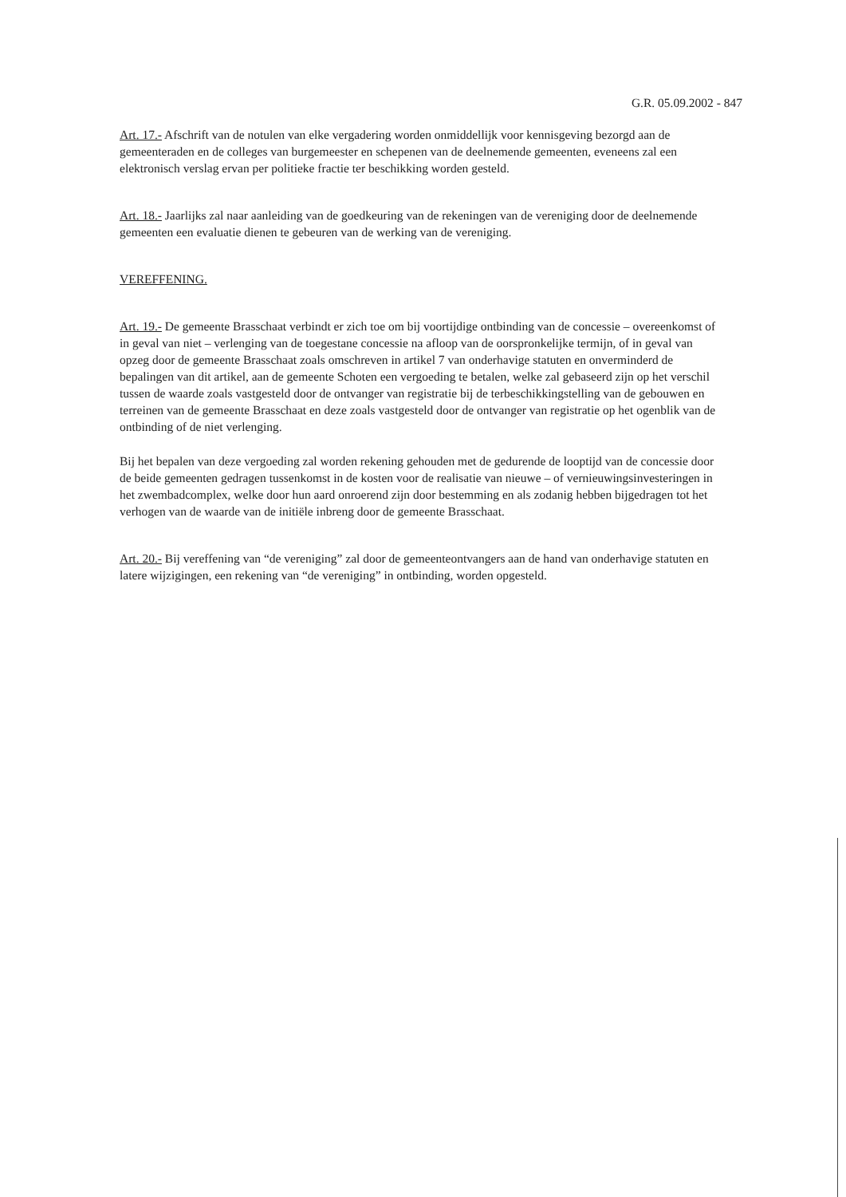G.R. 05.09.2002 - 847
Art. 17.- Afschrift van de notulen van elke vergadering worden onmiddellijk voor kennisgeving bezorgd aan de gemeenteraden en de colleges van burgemeester en schepenen van de deelnemende gemeenten, eveneens zal een elektronisch verslag ervan per politieke fractie ter beschikking worden gesteld.
Art. 18.- Jaarlijks zal naar aanleiding van de goedkeuring van de rekeningen van de vereniging door de deelnemende gemeenten een evaluatie dienen te gebeuren van de werking van de vereniging.
VEREFFENING.
Art. 19.- De gemeente Brasschaat verbindt er zich toe om bij voortijdige ontbinding van de concessie – overeenkomst of in geval van niet – verlenging van de toegestane concessie na afloop van de oorspronkelijke termijn, of in geval van opzeg door de gemeente Brasschaat zoals omschreven in artikel 7 van onderhavige statuten en onverminderd de bepalingen van dit artikel, aan de gemeente Schoten een vergoeding te betalen, welke zal gebaseerd zijn op het verschil tussen de waarde zoals vastgesteld door de ontvanger van registratie bij de terbeschikkingstelling van de gebouwen en terreinen van de gemeente Brasschaat en deze zoals vastgesteld door de ontvanger van registratie op het ogenblik van de ontbinding of de niet verlenging.
Bij het bepalen van deze vergoeding zal worden rekening gehouden met de gedurende de looptijd van de concessie door de beide gemeenten gedragen tussenkomst in de kosten voor de realisatie van nieuwe – of vernieuwingsinvesteringen in het zwembadcomplex, welke door hun aard onroerend zijn door bestemming en als zodanig hebben bijgedragen tot het verhogen van de waarde van de initiële inbreng door de gemeente Brasschaat.
Art. 20.- Bij vereffening van “de vereniging” zal door de gemeenteontvangers aan de hand van onderhavige statuten en latere wijzigingen, een rekening van “de vereniging” in ontbinding, worden opgesteld.